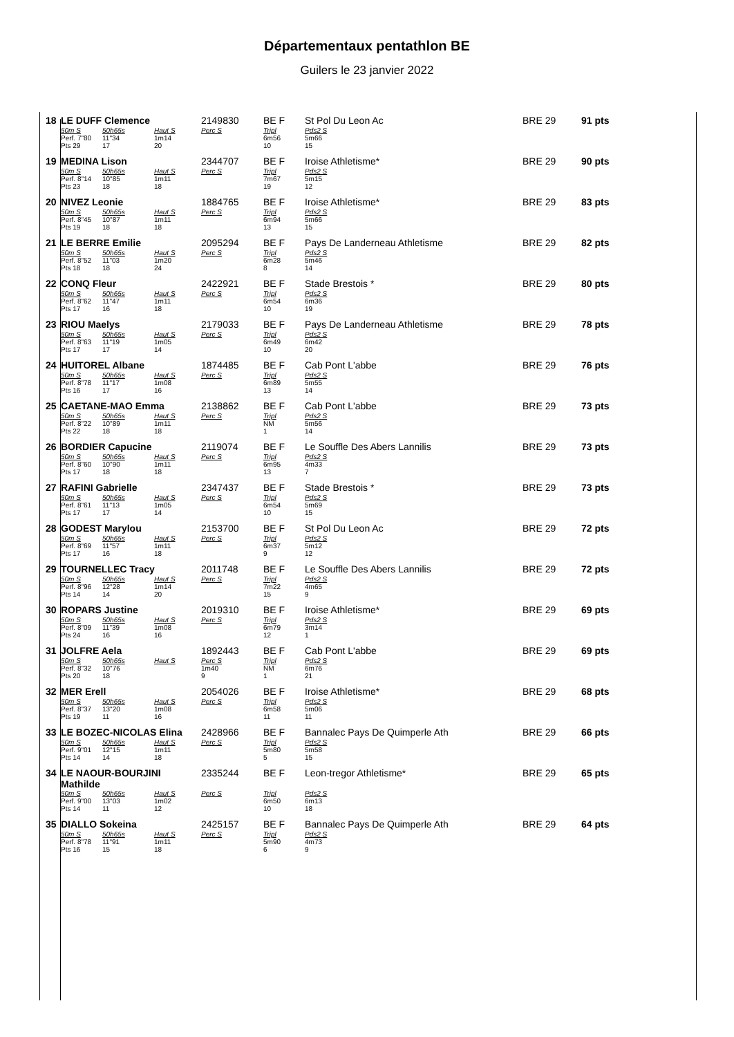Départementaux pentathlon BE
Guilers le 23 janvier 2022
| 18 | LE DUFF Clemence | | | 2149830 | BE F | St Pol Du Leon Ac | | BRE 29 | 91 pts |
| | 50m S | 50h65s | Haut S | Perc S | Tripl | Pds2 S | | | |
| | Perf. 7"80 | 11"34 | 1m14 | | 6m56 | 5m66 | | | |
| | Pts 29 | 17 | 20 | | 10 | 15 | | | |
| 19 | MEDINA Lison | | | 2344707 | BE F | Iroise Athletisme* | | BRE 29 | 90 pts |
| | 50m S | 50h65s | Haut S | Perc S | Tripl | Pds2 S | | | |
| | Perf. 8"14 | 10"85 | 1m11 | | 7m67 | 5m15 | | | |
| | Pts 23 | 18 | 18 | | 19 | 12 | | | |
| 20 | NIVEZ Leonie | | | 1884765 | BE F | Iroise Athletisme* | | BRE 29 | 83 pts |
| | 50m S | 50h65s | Haut S | Perc S | Tripl | Pds2 S | | | |
| | Perf. 8"45 | 10"87 | 1m11 | | 6m94 | 5m66 | | | |
| | Pts 19 | 18 | 18 | | 13 | 15 | | | |
| 21 | LE BERRE Emilie | | | 2095294 | BE F | Pays De Landerneau Athletisme | | BRE 29 | 82 pts |
| | 50m S | 50h65s | Haut S | Perc S | Tripl | Pds2 S | | | |
| | Perf. 8"52 | 11"03 | 1m20 | | 6m28 | 5m46 | | | |
| | Pts 18 | 18 | 24 | | 8 | 14 | | | |
| 22 | CONQ Fleur | | | 2422921 | BE F | Stade Brestois * | | BRE 29 | 80 pts |
| | 50m S | 50h65s | Haut S | Perc S | Tripl | Pds2 S | | | |
| | Perf. 8"62 | 11"47 | 1m11 | | 6m54 | 6m36 | | | |
| | Pts 17 | 16 | 18 | | 10 | 19 | | | |
| 23 | RIOU Maelys | | | 2179033 | BE F | Pays De Landerneau Athletisme | | BRE 29 | 78 pts |
| | 50m S | 50h65s | Haut S | Perc S | Tripl | Pds2 S | | | |
| | Perf. 8"63 | 11"19 | 1m05 | | 6m49 | 6m42 | | | |
| | Pts 17 | 17 | 14 | | 10 | 20 | | | |
| 24 | HUITOREL Albane | | | 1874485 | BE F | Cab Pont L'abbe | | BRE 29 | 76 pts |
| | 50m S | 50h65s | Haut S | Perc S | Tripl | Pds2 S | | | |
| | Perf. 8"78 | 11"17 | 1m08 | | 6m89 | 5m55 | | | |
| | Pts 16 | 17 | 16 | | 13 | 14 | | | |
| 25 | CAETANE-MAO Emma | | | 2138862 | BE F | Cab Pont L'abbe | | BRE 29 | 73 pts |
| | 50m S | 50h65s | Haut S | Perc S | Tripl | Pds2 S | | | |
| | Perf. 8"22 | 10"89 | 1m11 | | NM | 5m56 | | | |
| | Pts 22 | 18 | 18 | | 1 | 14 | | | |
| 26 | BORDIER Capucine | | | 2119074 | BE F | Le Souffle Des Abers Lannilis | | BRE 29 | 73 pts |
| | 50m S | 50h65s | Haut S | Perc S | Tripl | Pds2 S | | | |
| | Perf. 8"60 | 10"90 | 1m11 | | 6m95 | 4m33 | | | |
| | Pts 17 | 18 | 18 | | 13 | 7 | | | |
| 27 | RAFINI Gabrielle | | | 2347437 | BE F | Stade Brestois * | | BRE 29 | 73 pts |
| | 50m S | 50h65s | Haut S | Perc S | Tripl | Pds2 S | | | |
| | Perf. 8"61 | 11"13 | 1m05 | | 6m54 | 5m69 | | | |
| | Pts 17 | 17 | 14 | | 10 | 15 | | | |
| 28 | GODEST Marylou | | | 2153700 | BE F | St Pol Du Leon Ac | | BRE 29 | 72 pts |
| | 50m S | 50h65s | Haut S | Perc S | Tripl | Pds2 S | | | |
| | Perf. 8"69 | 11"57 | 1m11 | | 6m37 | 5m12 | | | |
| | Pts 17 | 16 | 18 | | 9 | 12 | | | |
| 29 | TOURNELLEC Tracy | | | 2011748 | BE F | Le Souffle Des Abers Lannilis | | BRE 29 | 72 pts |
| | 50m S | 50h65s | Haut S | Perc S | Tripl | Pds2 S | | | |
| | Perf. 8"96 | 12"28 | 1m14 | | 7m22 | 4m65 | | | |
| | Pts 14 | 14 | 20 | | 15 | 9 | | | |
| 30 | ROPARS Justine | | | 2019310 | BE F | Iroise Athletisme* | | BRE 29 | 69 pts |
| | 50m S | 50h65s | Haut S | Perc S | Tripl | Pds2 S | | | |
| | Perf. 8"09 | 11"39 | 1m08 | | 6m79 | 3m14 | | | |
| | Pts 24 | 16 | 16 | | 12 | 1 | | | |
| 31 | JOLFRE Aela | | | 1892443 | BE F | Cab Pont L'abbe | | BRE 29 | 69 pts |
| | 50m S | 50h65s | Haut S | Perc S | Tripl | Pds2 S | | | |
| | Perf. 8"32 | 10"76 | | 1m40 | NM | 6m76 | | | |
| | Pts 20 | 18 | | 9 | 1 | 21 | | | |
| 32 | MER Erell | | | 2054026 | BE F | Iroise Athletisme* | | BRE 29 | 68 pts |
| | 50m S | 50h65s | Haut S | Perc S | Tripl | Pds2 S | | | |
| | Perf. 8"37 | 13"20 | 1m08 | | 6m58 | 5m06 | | | |
| | Pts 19 | 11 | 16 | | 11 | 11 | | | |
| 33 | LE BOZEC-NICOLAS Elina | | | 2428966 | BE F | Bannalec Pays De Quimperle Ath | | BRE 29 | 66 pts |
| | 50m S | 50h65s | Haut S | Perc S | Tripl | Pds2 S | | | |
| | Perf. 9"01 | 12"15 | 1m11 | | 5m80 | 5m58 | | | |
| | Pts 14 | 14 | 18 | | 5 | 15 | | | |
| 34 | LE NAOUR-BOURJINI Mathilde | | | 2335244 | BE F | Leon-tregor Athletisme* | | BRE 29 | 65 pts |
| | 50m S | 50h65s | Haut S | Perc S | Tripl | Pds2 S | | | |
| | Perf. 9"00 | 13"03 | 1m02 | | 6m50 | 6m13 | | | |
| | Pts 14 | 11 | 12 | | 10 | 18 | | | |
| 35 | DIALLO Sokeina | | | 2425157 | BE F | Bannalec Pays De Quimperle Ath | | BRE 29 | 64 pts |
| | 50m S | 50h65s | Haut S | Perc S | Tripl | Pds2 S | | | |
| | Perf. 8"78 | 11"91 | 1m11 | | 5m90 | 4m73 | | | |
| | Pts 16 | 15 | 18 | | 6 | 9 | | | |